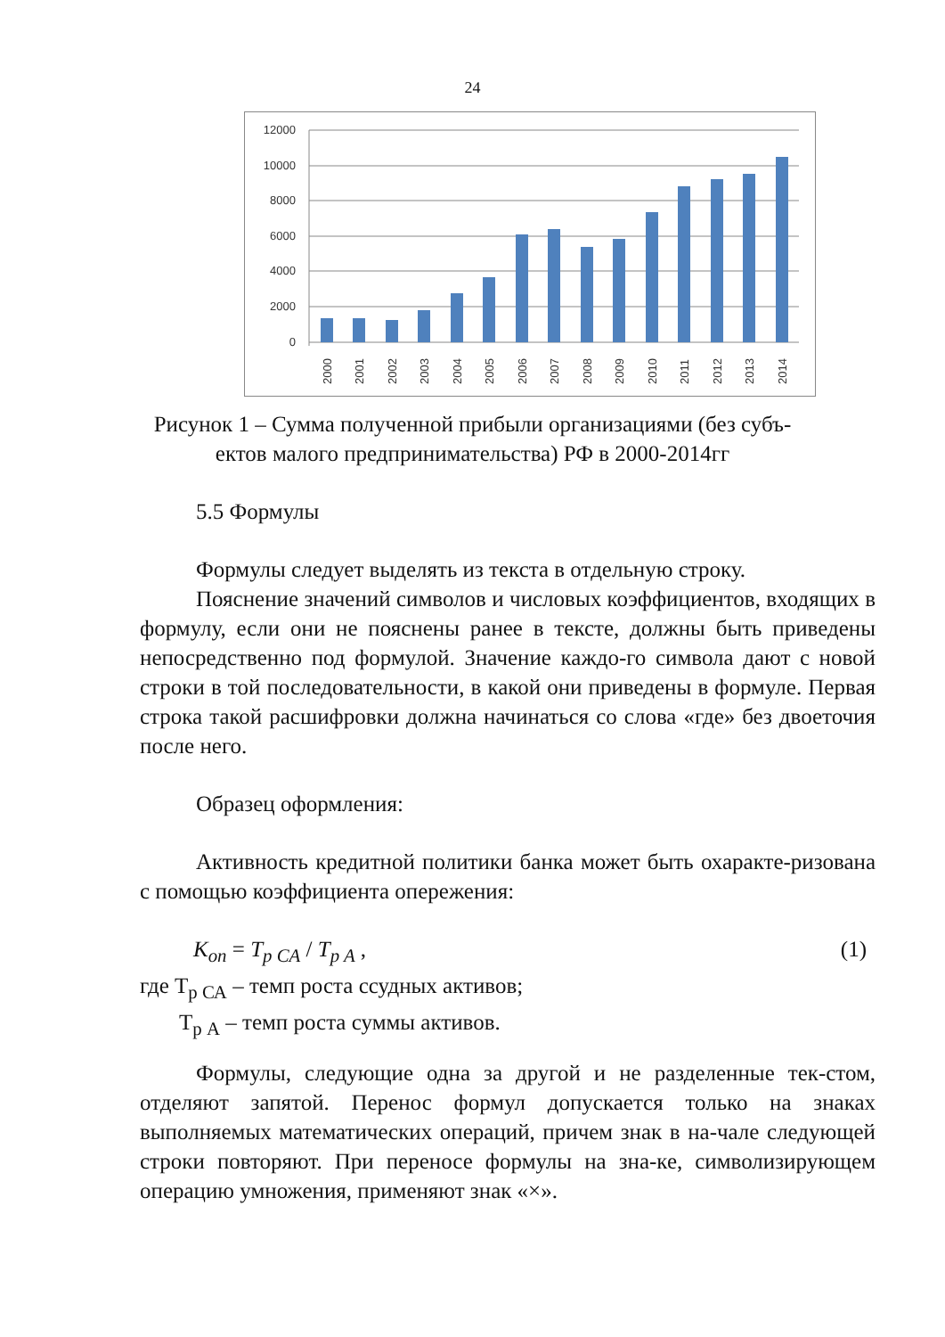24
12000
10000
8000
6000
4000
2000
0
2000
2001
2002
2003
2004
2005
2006
2007
2008
2009
2010
2011
2012
2013
2014
Рисунок 1 – Сумма полученной прибыли организациями (без субъ-ектов малого предпринимательства) РФ в 2000-2014гг
5.5 Формулы
Формулы следует выделять из текста в отдельную строку.
Пояснение значений символов и числовых коэффициентов, входящих в формулу, если они не пояснены ранее в тексте, должны быть приведены непосредственно под формулой. Значение каждо-го символа дают с новой строки в той последовательности, в какой они приведены в формуле. Первая строка такой расшифровки должна начинаться со слова «где» без двоеточия после него.
Образец оформления:
Активность кредитной политики банка может быть охаракте-ризована с помощью коэффициента опережения:
K<sub>оп</sub> = T<sub>p CA</sub> / T<sub>p A</sub> , (1)
где Т<sub>р СА</sub> – темп роста ссудных активов;
Т<sub>р А</sub> – темп роста суммы активов.
Формулы, следующие одна за другой и не разделенные тек-стом, отделяют запятой. Перенос формул допускается только на знаках выполняемых математических операций, причем знак в на-чале следующей строки повторяют. При переносе формулы на зна-ке, символизирующем операцию умножения, применяют знак «×».